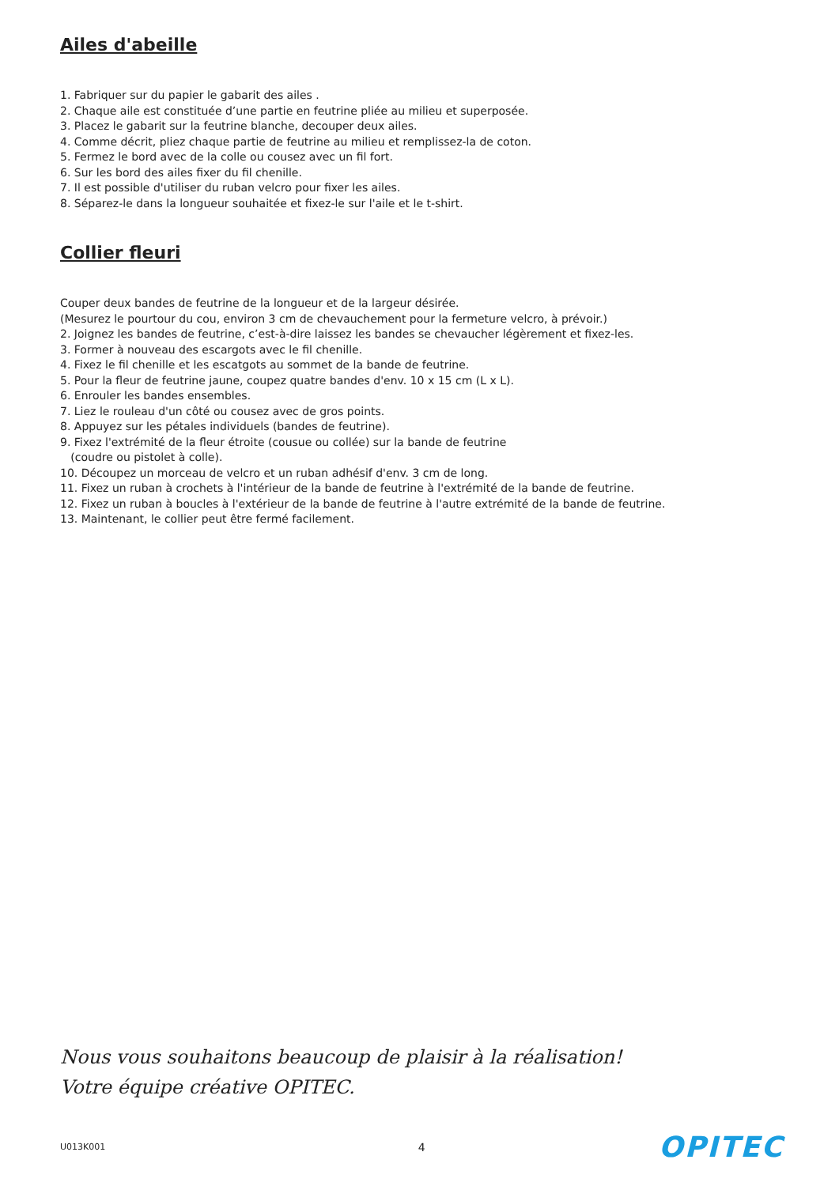Ailes d'abeille
1. Fabriquer sur du papier le gabarit des ailes .
2. Chaque aile est constituée d’une partie en feutrine pliée au milieu et superposée.
3. Placez le gabarit sur la feutrine blanche, decouper deux ailes.
4. Comme décrit, pliez chaque partie de feutrine au milieu et remplissez-la de coton.
5. Fermez le bord avec de la colle ou cousez avec un fil fort.
6. Sur les bord des ailes fixer du fil chenille.
7. Il est possible d'utiliser du ruban velcro pour fixer les ailes.
8. Séparez-le dans la longueur souhaitée et fixez-le sur l'aile et le t-shirt.
Collier fleuri
Couper deux bandes de feutrine de la longueur et de la largeur désirée.
(Mesurez le pourtour du cou, environ 3 cm de chevauchement pour la fermeture velcro, à prévoir.)
2. Joignez les bandes de feutrine, c’est-à-dire laissez les bandes se chevaucher légèrement et fixez-les.
3. Former à nouveau des escargots avec le fil chenille.
4. Fixez le fil chenille et les escatgots au sommet de la bande de feutrine.
5. Pour la fleur de feutrine jaune, coupez quatre bandes d'env. 10 x 15 cm (L x L).
6. Enrouler les bandes ensembles.
7. Liez le rouleau d'un côté ou cousez avec de gros points.
8. Appuyez sur les pétales individuels (bandes de feutrine).
9. Fixez l'extrémité de la fleur étroite (cousue ou collée) sur la bande de feutrine
(coudre ou pistolet à colle).
10. Découpez un morceau de velcro et un ruban adhésif d'env. 3 cm de long.
11. Fixez un ruban à crochets à l'intérieur de la bande de feutrine à l'extrémité de la bande de feutrine.
12. Fixez un ruban à boucles à l'extérieur de la bande de feutrine à l'autre extrémité de la bande de feutrine.
13. Maintenant, le collier peut être fermé facilement.
Nous vous souhaitons beaucoup de plaisir à la réalisation!
Votre équipe créative OPITEC.
U013K001 4 OPITEC